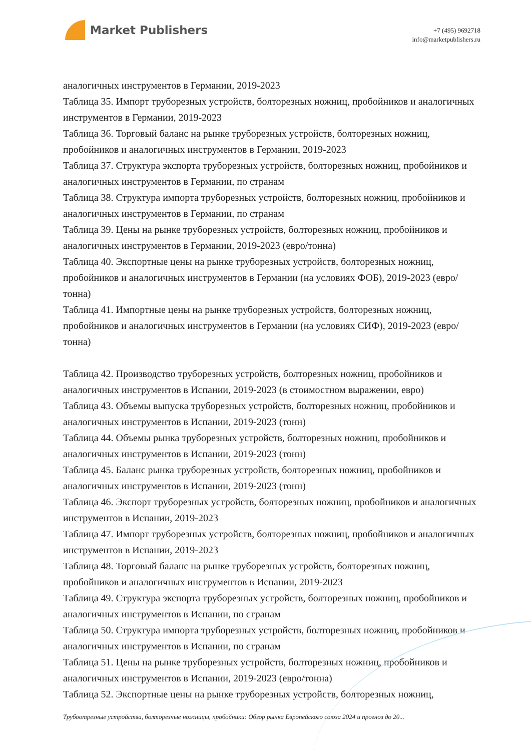Market Publishers
+7 (495) 9692718
info@marketpublishers.ru
аналогичных инструментов в Германии, 2019-2023
Таблица 35. Импорт труборезных устройств, болторезных ножниц, пробойников и аналогичных инструментов в Германии, 2019-2023
Таблица 36. Торговый баланс на рынке труборезных устройств, болторезных ножниц, пробойников и аналогичных инструментов в Германии, 2019-2023
Таблица 37. Структура экспорта труборезных устройств, болторезных ножниц, пробойников и аналогичных инструментов в Германии, по странам
Таблица 38. Структура импорта труборезных устройств, болторезных ножниц, пробойников и аналогичных инструментов в Германии, по странам
Таблица 39. Цены на рынке труборезных устройств, болторезных ножниц, пробойников и аналогичных инструментов в Германии, 2019-2023 (евро/тонна)
Таблица 40. Экспортные цены на рынке труборезных устройств, болторезных ножниц, пробойников и аналогичных инструментов в Германии (на условиях ФОБ), 2019-2023 (евро/тонна)
Таблица 41. Импортные цены на рынке труборезных устройств, болторезных ножниц, пробойников и аналогичных инструментов в Германии (на условиях СИФ), 2019-2023 (евро/тонна)
Таблица 42. Производство труборезных устройств, болторезных ножниц, пробойников и аналогичных инструментов в Испании, 2019-2023 (в стоимостном выражении, евро)
Таблица 43. Объемы выпуска труборезных устройств, болторезных ножниц, пробойников и аналогичных инструментов в Испании, 2019-2023 (тонн)
Таблица 44. Объемы рынка труборезных устройств, болторезных ножниц, пробойников и аналогичных инструментов в Испании, 2019-2023 (тонн)
Таблица 45. Баланс рынка труборезных устройств, болторезных ножниц, пробойников и аналогичных инструментов в Испании, 2019-2023 (тонн)
Таблица 46. Экспорт труборезных устройств, болторезных ножниц, пробойников и аналогичных инструментов в Испании, 2019-2023
Таблица 47. Импорт труборезных устройств, болторезных ножниц, пробойников и аналогичных инструментов в Испании, 2019-2023
Таблица 48. Торговый баланс на рынке труборезных устройств, болторезных ножниц, пробойников и аналогичных инструментов в Испании, 2019-2023
Таблица 49. Структура экспорта труборезных устройств, болторезных ножниц, пробойников и аналогичных инструментов в Испании, по странам
Таблица 50. Структура импорта труборезных устройств, болторезных ножниц, пробойников и аналогичных инструментов в Испании, по странам
Таблица 51. Цены на рынке труборезных устройств, болторезных ножниц, пробойников и аналогичных инструментов в Испании, 2019-2023 (евро/тонна)
Таблица 52. Экспортные цены на рынке труборезных устройств, болторезных ножниц,
Трубоотрезные устройства, болторезные ножницы, пробойники: Обзор рынка Европейского союза 2024 и прогноз до 20...